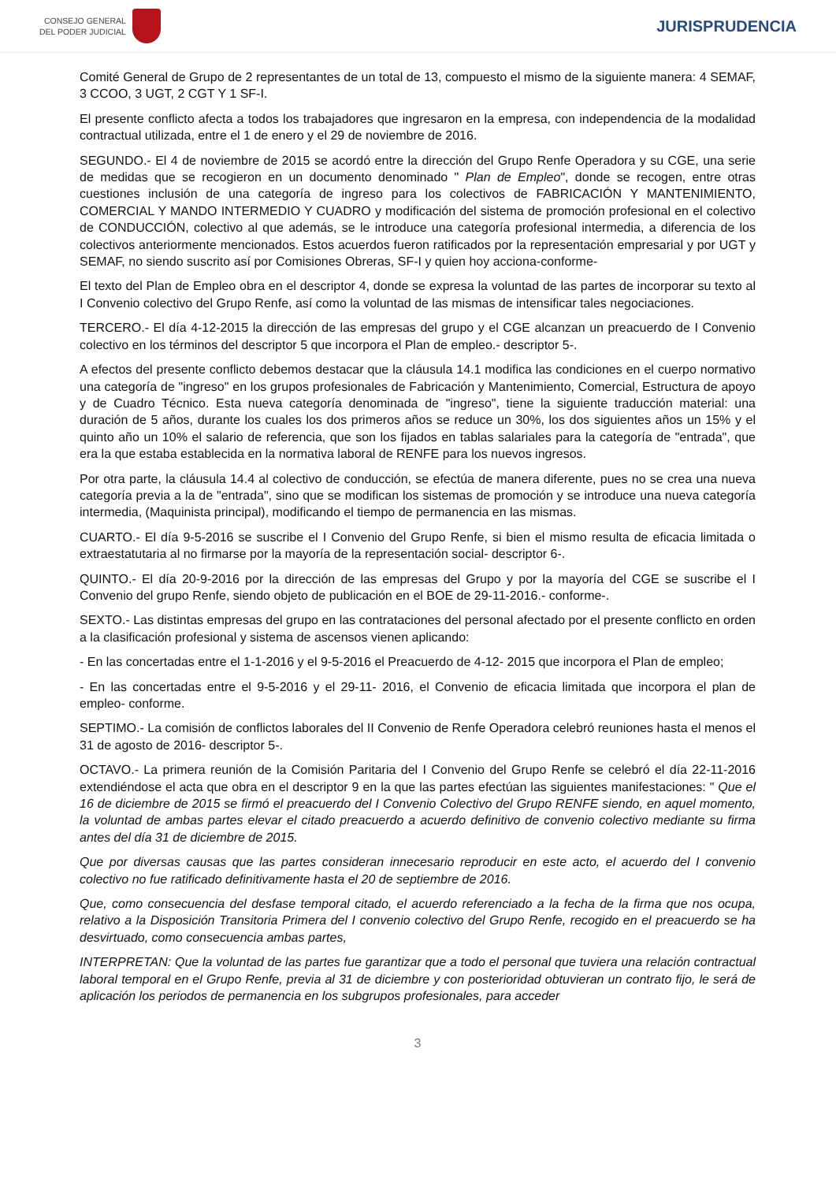CONSEJO GENERAL
DEL PODER JUDICIAL
JURISPRUDENCIA
Comité General de Grupo de 2 representantes de un total de 13, compuesto el mismo de la siguiente manera: 4 SEMAF, 3 CCOO, 3 UGT, 2 CGT Y 1 SF-I.
El presente conflicto afecta a todos los trabajadores que ingresaron en la empresa, con independencia de la modalidad contractual utilizada, entre el 1 de enero y el 29 de noviembre de 2016.
SEGUNDO.- El 4 de noviembre de 2015 se acordó entre la dirección del Grupo Renfe Operadora y su CGE, una serie de medidas que se recogieron en un documento denominado " Plan de Empleo", donde se recogen, entre otras cuestiones inclusión de una categoría de ingreso para los colectivos de FABRICACIÓN Y MANTENIMIENTO, COMERCIAL Y MANDO INTERMEDIO Y CUADRO y modificación del sistema de promoción profesional en el colectivo de CONDUCCIÓN, colectivo al que además, se le introduce una categoría profesional intermedia, a diferencia de los colectivos anteriormente mencionados. Estos acuerdos fueron ratificados por la representación empresarial y por UGT y SEMAF, no siendo suscrito así por Comisiones Obreras, SF-I y quien hoy acciona-conforme-
El texto del Plan de Empleo obra en el descriptor 4, donde se expresa la voluntad de las partes de incorporar su texto al I Convenio colectivo del Grupo Renfe, así como la voluntad de las mismas de intensificar tales negociaciones.
TERCERO.- El día 4-12-2015 la dirección de las empresas del grupo y el CGE alcanzan un preacuerdo de I Convenio colectivo en los términos del descriptor 5 que incorpora el Plan de empleo.- descriptor 5-.
A efectos del presente conflicto debemos destacar que la cláusula 14.1 modifica las condiciones en el cuerpo normativo una categoría de "ingreso" en los grupos profesionales de Fabricación y Mantenimiento, Comercial, Estructura de apoyo y de Cuadro Técnico. Esta nueva categoría denominada de "ingreso", tiene la siguiente traducción material: una duración de 5 años, durante los cuales los dos primeros años se reduce un 30%, los dos siguientes años un 15% y el quinto año un 10% el salario de referencia, que son los fijados en tablas salariales para la categoría de "entrada", que era la que estaba establecida en la normativa laboral de RENFE para los nuevos ingresos.
Por otra parte, la cláusula 14.4 al colectivo de conducción, se efectúa de manera diferente, pues no se crea una nueva categoría previa a la de "entrada", sino que se modifican los sistemas de promoción y se introduce una nueva categoría intermedia, (Maquinista principal), modificando el tiempo de permanencia en las mismas.
CUARTO.- El día 9-5-2016 se suscribe el I Convenio del Grupo Renfe, si bien el mismo resulta de eficacia limitada o extraestatutaria al no firmarse por la mayoría de la representación social- descriptor 6-.
QUINTO.- El día 20-9-2016 por la dirección de las empresas del Grupo y por la mayoría del CGE se suscribe el I Convenio del grupo Renfe, siendo objeto de publicación en el BOE de 29-11-2016.- conforme-.
SEXTO.- Las distintas empresas del grupo en las contrataciones del personal afectado por el presente conflicto en orden a la clasificación profesional y sistema de ascensos vienen aplicando:
- En las concertadas entre el 1-1-2016 y el 9-5-2016 el Preacuerdo de 4-12- 2015 que incorpora el Plan de empleo;
- En las concertadas entre el 9-5-2016 y el 29-11- 2016, el Convenio de eficacia limitada que incorpora el plan de empleo- conforme.
SEPTIMO.- La comisión de conflictos laborales del II Convenio de Renfe Operadora celebró reuniones hasta el menos el 31 de agosto de 2016- descriptor 5-.
OCTAVO.- La primera reunión de la Comisión Paritaria del I Convenio del Grupo Renfe se celebró el día 22-11-2016 extendiéndose el acta que obra en el descriptor 9 en la que las partes efectúan las siguientes manifestaciones: " Que el 16 de diciembre de 2015 se firmó el preacuerdo del I Convenio Colectivo del Grupo RENFE siendo, en aquel momento, la voluntad de ambas partes elevar el citado preacuerdo a acuerdo definitivo de convenio colectivo mediante su firma antes del día 31 de diciembre de 2015.
Que por diversas causas que las partes consideran innecesario reproducir en este acto, el acuerdo del I convenio colectivo no fue ratificado definitivamente hasta el 20 de septiembre de 2016.
Que, como consecuencia del desfase temporal citado, el acuerdo referenciado a la fecha de la firma que nos ocupa, relativo a la Disposición Transitoria Primera del I convenio colectivo del Grupo Renfe, recogido en el preacuerdo se ha desvirtuado, como consecuencia ambas partes,
INTERPRETAN: Que la voluntad de las partes fue garantizar que a todo el personal que tuviera una relación contractual laboral temporal en el Grupo Renfe, previa al 31 de diciembre y con posterioridad obtuvieran un contrato fijo, le será de aplicación los periodos de permanencia en los subgrupos profesionales, para acceder
3